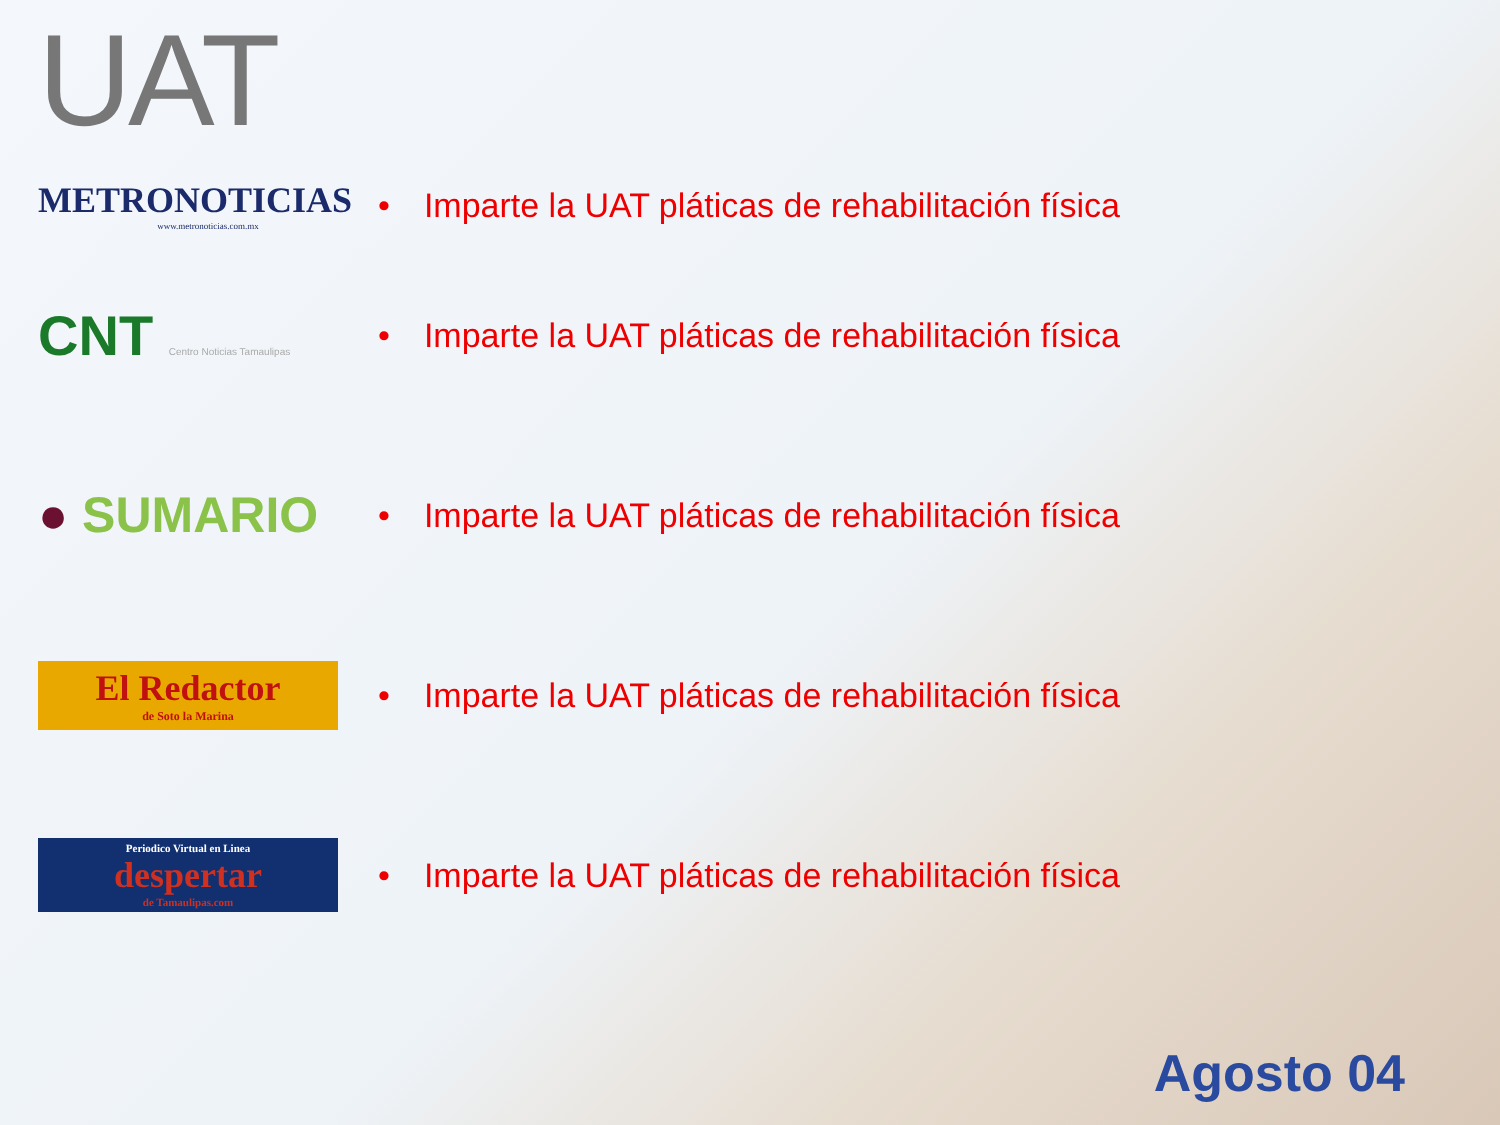UAT
METRONOTICIAS
www.metronoticias.com.mx
• Imparte la UAT pláticas de rehabilitación física
CNT Centro Noticias Tamaulipas
• Imparte la UAT pláticas de rehabilitación física
● SUMARIO
• Imparte la UAT pláticas de rehabilitación física
El Redactor
de Soto la Marina
• Imparte la UAT pláticas de rehabilitación física
Periodico Virtual en Linea
despertar
de Tamaulipas.com
• Imparte la UAT pláticas de rehabilitación física
Agosto 04